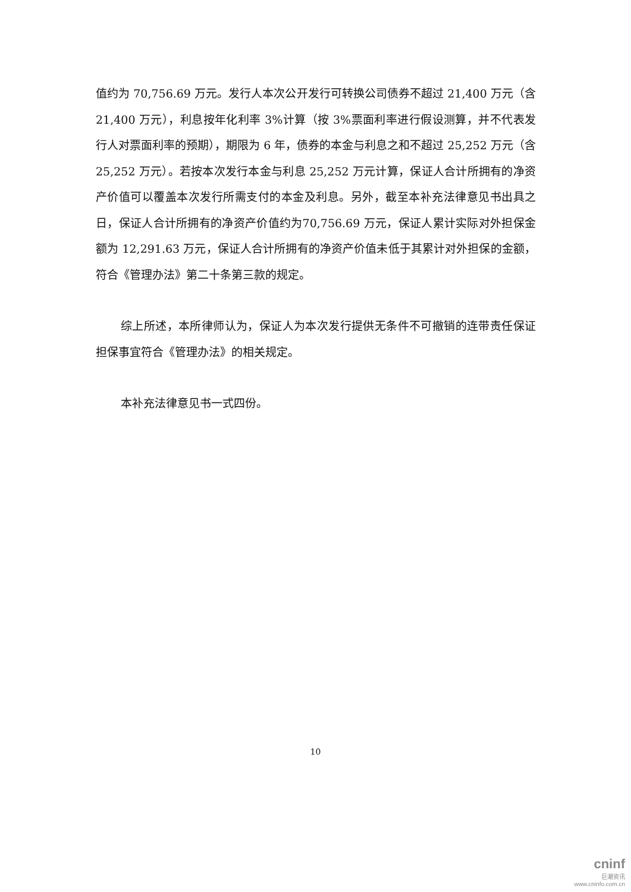值约为 70,756.69 万元。发行人本次公开发行可转换公司债券不超过 21,400 万元（含 21,400 万元），利息按年化利率 3%计算（按 3%票面利率进行假设测算，并不代表发行人对票面利率的预期），期限为 6 年，债券的本金与利息之和不超过 25,252 万元（含 25,252 万元）。若按本次发行本金与利息 25,252 万元计算，保证人合计所拥有的净资产价值可以覆盖本次发行所需支付的本金及利息。另外，截至本补充法律意见书出具之日，保证人合计所拥有的净资产价值约为70,756.69 万元，保证人累计实际对外担保金额为 12,291.63 万元，保证人合计所拥有的净资产价值未低于其累计对外担保的金额，符合《管理办法》第二十条第三款的规定。
综上所述，本所律师认为，保证人为本次发行提供无条件不可撤销的连带责任保证担保事宜符合《管理办法》的相关规定。
本补充法律意见书一式四份。
10
cninf
巨潮资讯
www.cninfo.com.cn